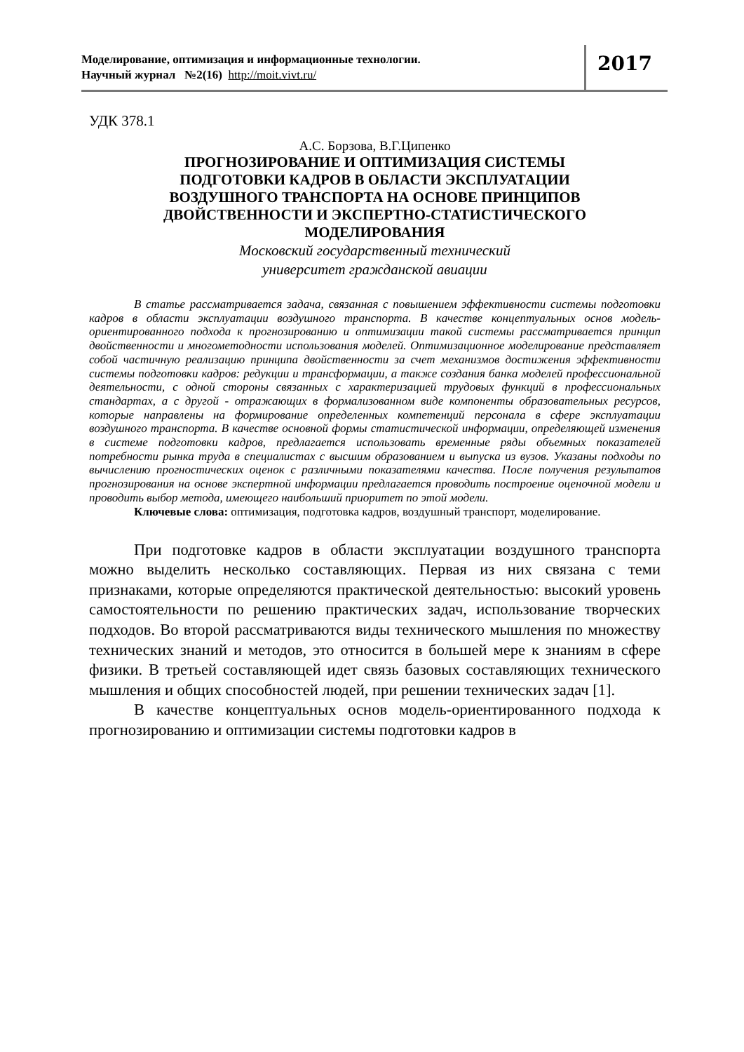Моделирование, оптимизация и информационные технологии.
Научный журнал №2(16) http://moit.vivt.ru/
2017
УДК 378.1
А.С. Борзова, В.Г.Ципенко
ПРОГНОЗИРОВАНИЕ И ОПТИМИЗАЦИЯ СИСТЕМЫ
ПОДГОТОВКИ КАДРОВ В ОБЛАСТИ ЭКСПЛУАТАЦИИ
ВОЗДУШНОГО ТРАНСПОРТА НА ОСНОВЕ ПРИНЦИПОВ
ДВОЙСТВЕННОСТИ И ЭКСПЕРТНО-СТАТИСТИЧЕСКОГО
МОДЕЛИРОВАНИЯ
Московский государственный технический
университет гражданской авиации
В статье рассматривается задача, связанная с повышением эффективности системы подготовки кадров в области эксплуатации воздушного транспорта. В качестве концептуальных основ модель-ориентированного подхода к прогнозированию и оптимизации такой системы рассматривается принцип двойственности и многометодности использования моделей. Оптимизационное моделирование представляет собой частичную реализацию принципа двойственности за счет механизмов достижения эффективности системы подготовки кадров: редукции и трансформации, а также создания банка моделей профессиональной деятельности, с одной стороны связанных с характеризацией трудовых функций в профессиональных стандартах, а с другой - отражающих в формализованном виде компоненты образовательных ресурсов, которые направлены на формирование определенных компетенций персонала в сфере эксплуатации воздушного транспорта. В качестве основной формы статистической информации, определяющей изменения в системе подготовки кадров, предлагается использовать временные ряды объемных показателей потребности рынка труда в специалистах с высшим образованием и выпуска из вузов. Указаны подходы по вычислению прогностических оценок с различными показателями качества. После получения результатов прогнозирования на основе экспертной информации предлагается проводить построение оценочной модели и проводить выбор метода, имеющего наибольший приоритет по этой модели.
Ключевые слова: оптимизация, подготовка кадров, воздушный транспорт, моделирование.
При подготовке кадров в области эксплуатации воздушного транспорта можно выделить несколько составляющих. Первая из них связана с теми признаками, которые определяются практической деятельностью: высокий уровень самостоятельности по решению практических задач, использование творческих подходов. Во второй рассматриваются виды технического мышления по множеству технических знаний и методов, это относится в большей мере к знаниям в сфере физики. В третьей составляющей идет связь базовых составляющих технического мышления и общих способностей людей, при решении технических задач [1].
В качестве концептуальных основ модель-ориентированного подхода к прогнозированию и оптимизации системы подготовки кадров в